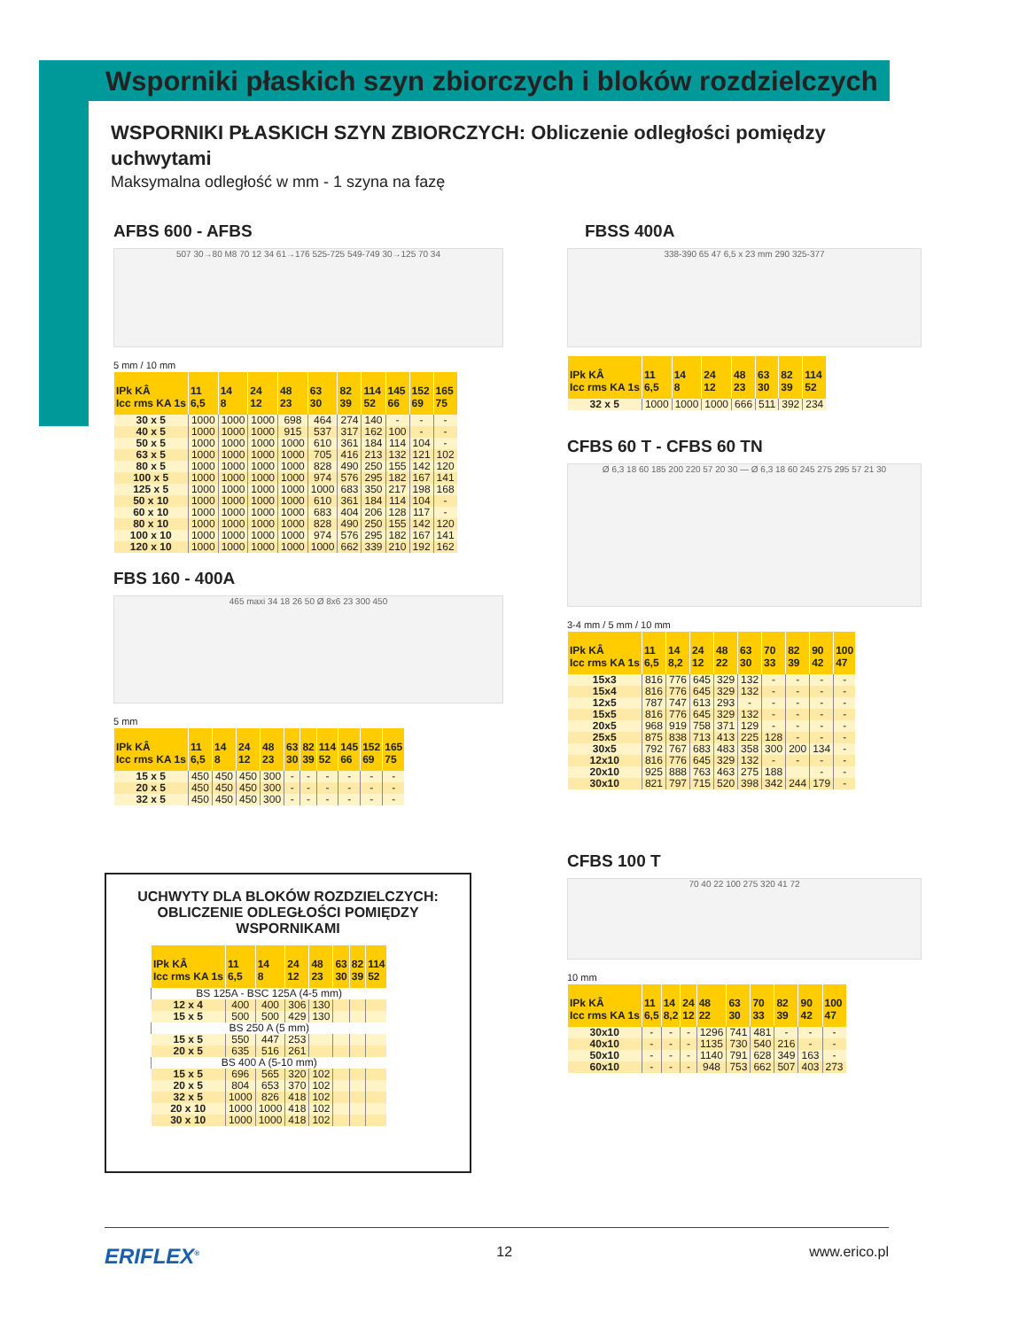Wsporniki płaskich szyn zbiorczych i bloków rozdzielczych
WSPORNIKI PŁASKICH SZYN ZBIORCZYCH: Obliczenie odległości pomiędzy uchwytami
Maksymalna odległość w mm - 1 szyna na fazę
AFBS 600 - AFBS
507 30→80 M8 70 12 34 61→176 525-725 549-749 30→125 70 34
5 mm / 10 mm
| IPk KÂ Icc rms KA 1s | 11 6,5 | 14 8 | 24 12 | 48 23 | 63 30 | 82 39 | 114 52 | 145 66 | 152 69 | 165 75 |
| --- | --- | --- | --- | --- | --- | --- | --- | --- | --- | --- |
| 30 x 5 | 1000 | 1000 | 1000 | 698 | 464 | 274 | 140 | - | - | - |
| 40 x 5 | 1000 | 1000 | 1000 | 915 | 537 | 317 | 162 | 100 | - | - |
| 50 x 5 | 1000 | 1000 | 1000 | 1000 | 610 | 361 | 184 | 114 | 104 | - |
| 63 x 5 | 1000 | 1000 | 1000 | 1000 | 705 | 416 | 213 | 132 | 121 | 102 |
| 80 x 5 | 1000 | 1000 | 1000 | 1000 | 828 | 490 | 250 | 155 | 142 | 120 |
| 100 x 5 | 1000 | 1000 | 1000 | 1000 | 974 | 576 | 295 | 182 | 167 | 141 |
| 125 x 5 | 1000 | 1000 | 1000 | 1000 | 1000 | 683 | 350 | 217 | 198 | 168 |
| 50 x 10 | 1000 | 1000 | 1000 | 1000 | 610 | 361 | 184 | 114 | 104 | - |
| 60 x 10 | 1000 | 1000 | 1000 | 1000 | 683 | 404 | 206 | 128 | 117 | - |
| 80 x 10 | 1000 | 1000 | 1000 | 1000 | 828 | 490 | 250 | 155 | 142 | 120 |
| 100 x 10 | 1000 | 1000 | 1000 | 1000 | 974 | 576 | 295 | 182 | 167 | 141 |
| 120 x 10 | 1000 | 1000 | 1000 | 1000 | 1000 | 662 | 339 | 210 | 192 | 162 |
FBS 160 - 400A
465 maxi 34 18 26 50 Ø 8x6 23 300 450
5 mm
| IPk KÂ Icc rms KA 1s | 11 6,5 | 14 8 | 24 12 | 48 23 | 63 30 | 82 39 | 114 52 | 145 66 | 152 69 | 165 75 |
| --- | --- | --- | --- | --- | --- | --- | --- | --- | --- | --- |
| 15 x 5 | 450 | 450 | 450 | 300 | - | - | - | - | - | - |
| 20 x 5 | 450 | 450 | 450 | 300 | - | - | - | - | - | - |
| 32 x 5 | 450 | 450 | 450 | 300 | - | - | - | - | - | - |
UCHWYTY DLA BLOKÓW ROZDZIELCZYCH: OBLICZENIE ODLEGŁOŚCI POMIĘDZY WSPORNIKAMI
| IPk KÂ Icc rms KA 1s | 11 6,5 | 14 8 | 24 12 | 48 23 | 63 30 | 82 39 | 114 52 |
| --- | --- | --- | --- | --- | --- | --- | --- |
| BS 125A - BSC 125A (4-5 mm) | | | | | | | |
| 12 x 4 | 400 | 400 | 306 | 130 | | | |
| 15 x 5 | 500 | 500 | 429 | 130 | | | |
| BS 250 A (5 mm) | | | | | | | |
| 15 x 5 | 550 | 447 | 253 | | | | |
| 20 x 5 | 635 | 516 | 261 | | | | |
| BS 400 A (5-10 mm) | | | | | | | |
| 15 x 5 | 696 | 565 | 320 | 102 | | | |
| 20 x 5 | 804 | 653 | 370 | 102 | | | |
| 32 x 5 | 1000 | 826 | 418 | 102 | | | |
| 20 x 10 | 1000 | 1000 | 418 | 102 | | | |
| 30 x 10 | 1000 | 1000 | 418 | 102 | | | |
FBSS 400A
338-390 65 47 6,5 x 23 mm 290 325-377
| IPk KÂ Icc rms KA 1s | 11 6,5 | 14 8 | 24 12 | 48 23 | 63 30 | 82 39 | 114 52 |
| --- | --- | --- | --- | --- | --- | --- | --- |
| 32 x 5 | 1000 | 1000 | 1000 | 666 | 511 | 392 | 234 |
CFBS 60 T - CFBS 60 TN
Ø 6,3 18 60 185 200 220 57 20 30 — Ø 6,3 18 60 245 275 295 57 21 30
3-4 mm / 5 mm / 10 mm
| IPk KÂ Icc rms KA 1s | 11 6,5 | 14 8,2 | 24 12 | 48 22 | 63 30 | 70 33 | 82 39 | 90 42 | 100 47 |
| --- | --- | --- | --- | --- | --- | --- | --- | --- | --- |
| 15x3 | 816 | 776 | 645 | 329 | 132 | - | - | - | - |
| 15x4 | 816 | 776 | 645 | 329 | 132 | - | - | - | - |
| 12x5 | 787 | 747 | 613 | 293 | - | - | - | - | - |
| 15x5 | 816 | 776 | 645 | 329 | 132 | - | - | - | - |
| 20x5 | 968 | 919 | 758 | 371 | 129 | - | - | - | - |
| 25x5 | 875 | 838 | 713 | 413 | 225 | 128 | - | - | - |
| 30x5 | 792 | 767 | 683 | 483 | 358 | 300 | 200 | 134 | - |
| 12x10 | 816 | 776 | 645 | 329 | 132 | - | - | - | - |
| 20x10 | 925 | 888 | 763 | 463 | 275 | 188 | | - | - |
| 30x10 | 821 | 797 | 715 | 520 | 398 | 342 | 244 | 179 | - |
CFBS 100 T
70 40 22 100 275 320 41 72
10 mm
| IPk KÂ Icc rms KA 1s | 11 6,5 | 14 8,2 | 24 12 | 48 22 | 63 30 | 70 33 | 82 39 | 90 42 | 100 47 |
| --- | --- | --- | --- | --- | --- | --- | --- | --- | --- |
| 30x10 | - | - | - | 1296 | 741 | 481 | - | - | - |
| 40x10 | - | - | - | 1135 | 730 | 540 | 216 | - | - |
| 50x10 | - | - | - | 1140 | 791 | 628 | 349 | 163 | - |
| 60x10 | - | - | - | 948 | 753 | 662 | 507 | 403 | 273 |
ERIFLEX<sup>®</sup> 12 www.erico.pl